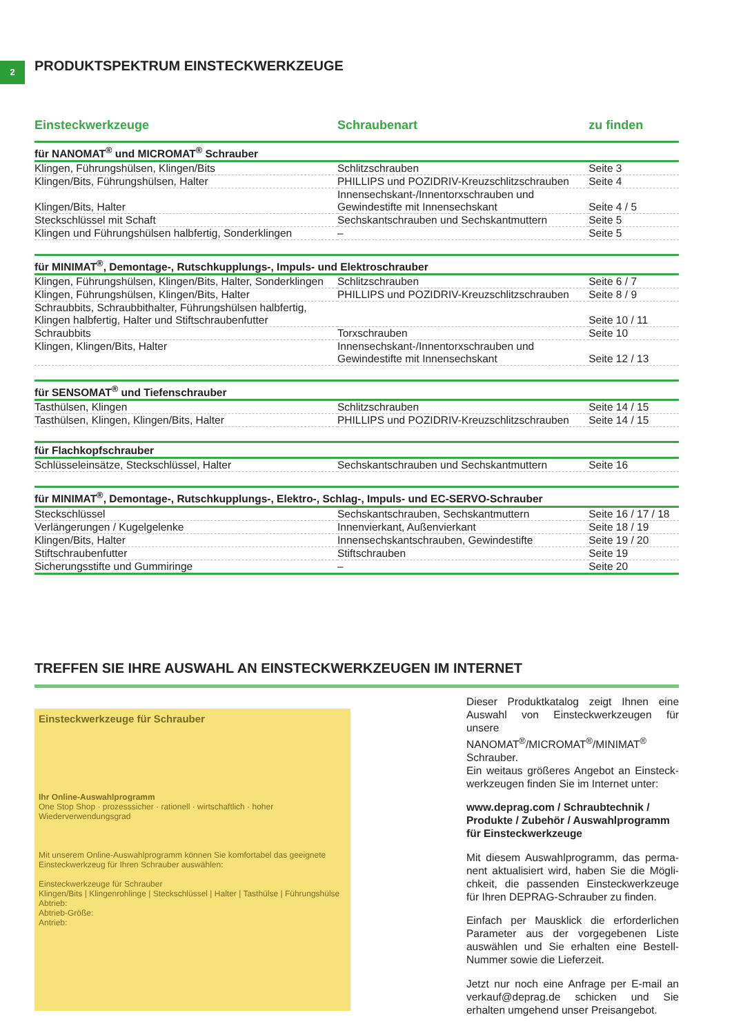2
PRODUKTSPEKTRUM EINSTECKWERKZEUGE
| Einsteckwerkzeuge | Schraubenart | zu finden |
| --- | --- | --- |
| für NANOMAT<sup>®</sup> und MICROMAT<sup>®</sup> Schrauber | | |
| Klingen, Führungshülsen, Klingen/Bits | Schlitzschrauben | Seite 3 |
| Klingen/Bits, Führungshülsen, Halter | PHILLIPS und POZIDRIV-Kreuzschlitzschrauben | Seite 4 |
| Klingen/Bits, Halter | Innensechskant-/Innentorxschrauben und Gewindestifte mit Innensechskant | Seite 4 / 5 |
| Steckschlüssel mit Schaft | Sechskantschrauben und Sechskantmuttern | Seite 5 |
| Klingen und Führungshülsen halbfertig, Sonderklingen | – | Seite 5 |
| für MINIMAT<sup>®</sup>, Demontage-, Rutschkupplungs-, Impuls- und Elektroschrauber | | |
| Klingen, Führungshülsen, Klingen/Bits, Halter, Sonderklingen | Schlitzschrauben | Seite 6 / 7 |
| Klingen, Führungshülsen, Klingen/Bits, Halter | PHILLIPS und POZIDRIV-Kreuzschlitzschrauben | Seite 8 / 9 |
| Schraubbits, Schraubbithalter, Führungshülsen halbfertig, Klingen halbfertig, Halter und Stiftschraubenfutter | | Seite 10 / 11 |
| Schraubbits | Torxschrauben | Seite 10 |
| Klingen, Klingen/Bits, Halter | Innensechskant-/Innentorxschrauben und Gewindestifte mit Innensechskant | Seite 12 / 13 |
| für SENSOMAT<sup>®</sup> und Tiefenschrauber | | |
| Tasthülsen, Klingen | Schlitzschrauben | Seite 14 / 15 |
| Tasthülsen, Klingen, Klingen/Bits, Halter | PHILLIPS und POZIDRIV-Kreuzschlitzschrauben | Seite 14 / 15 |
| für Flachkopfschrauber | | |
| Schlüsseleinsätze, Steckschlüssel, Halter | Sechskantschrauben und Sechskantmuttern | Seite 16 |
| für MINIMAT<sup>®</sup>, Demontage-, Rutschkupplungs-, Elektro-, Schlag-, Impuls- und EC-SERVO-Schrauber | | |
| Steckschlüssel | Sechskantschrauben, Sechskantmuttern | Seite 16 / 17 / 18 |
| Verlängerungen / Kugelgelenke | Innenvierkant, Außenvierkant | Seite 18 / 19 |
| Klingen/Bits, Halter | Innensechskantschrauben, Gewindestifte | Seite 19 / 20 |
| Stiftschraubenfutter | Stiftschrauben | Seite 19 |
| Sicherungsstifte und Gummiringe | – | Seite 20 |
TREFFEN SIE IHRE AUSWAHL AN EINSTECKWERKZEUGEN IM INTERNET
Einsteckwerkzeuge für Schrauber
Ihr Online-Auswahlprogramm
One Stop Shop · prozesssicher · rationell · wirtschaftlich · hoher Wiederverwendungsgrad
Mit unserem Online-Auswahlprogramm können Sie komfortabel das geeignete Einsteckwerkzeug für Ihren Schrauber auswählen:
Einsteckwerkzeuge für Schrauber
Klingen/Bits | Klingenrohlinge | Steckschlüssel | Halter | Tasthülse | Führungshülse
Abtrieb:
Abtrieb-Größe:
Antrieb:
Dieser Produktkatalog zeigt Ihnen eine Auswahl von Einsteckwerkzeugen für unsere NANOMAT<sup>®</sup>/MICROMAT<sup>®</sup>/MINIMAT<sup>®</sup> Schrauber.
Ein weitaus größeres Angebot an Einsteck­werkzeugen finden Sie im Internet unter:
www.deprag.com / Schraubtechnik / Produkte / Zubehör / Auswahlprogramm für Einsteckwerkzeuge
Mit diesem Auswahlprogramm, das perma­nent aktualisiert wird, haben Sie die Mögli­chkeit, die passenden Einsteckwerkzeuge für Ihren DEPRAG-Schrauber zu finden.
Einfach per Mausklick die erforderlichen Para­meter aus der vorgegebenen Liste auswählen und Sie erhalten eine Bestell-Nummer sowie die Lieferzeit.
Jetzt nur noch eine Anfrage per E-mail an verkauf@deprag.de schicken und Sie erhalten umgehend unser Preisangebot.